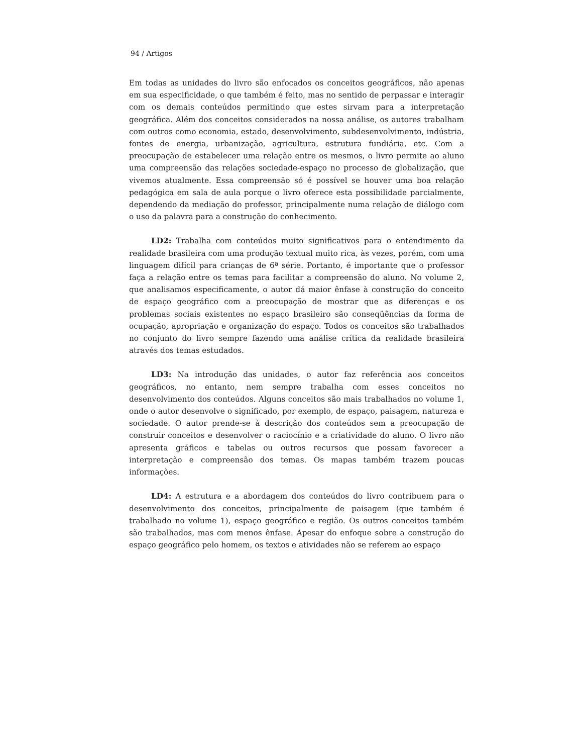94 / Artigos
Em todas as unidades do livro são enfocados os conceitos geográficos, não apenas em sua especificidade, o que também é feito, mas no sentido de perpassar e interagir com os demais conteúdos permitindo que estes sirvam para a interpretação geográfica. Além dos conceitos considerados na nossa análise, os autores trabalham com outros como economia, estado, desenvolvimento, subdesenvolvimento, indústria, fontes de energia, urbanização, agricultura, estrutura fundiária, etc. Com a preocupação de estabelecer uma relação entre os mesmos, o livro permite ao aluno uma compreensão das relações sociedade-espaço no processo de globalização, que vivemos atualmente. Essa compreensão só é possível se houver uma boa relação pedagógica em sala de aula porque o livro oferece esta possibilidade parcialmente, dependendo da mediação do professor, principalmente numa relação de diálogo com o uso da palavra para a construção do conhecimento.
LD2: Trabalha com conteúdos muito significativos para o entendimento da realidade brasileira com uma produção textual muito rica, às vezes, porém, com uma linguagem difícil para crianças de 6ª série. Portanto, é importante que o professor faça a relação entre os temas para facilitar a compreensão do aluno. No volume 2, que analisamos especificamente, o autor dá maior ênfase à construção do conceito de espaço geográfico com a preocupação de mostrar que as diferenças e os problemas sociais existentes no espaço brasileiro são conseqüências da forma de ocupação, apropriação e organização do espaço. Todos os conceitos são trabalhados no conjunto do livro sempre fazendo uma análise crítica da realidade brasileira através dos temas estudados.
LD3: Na introdução das unidades, o autor faz referência aos conceitos geográficos, no entanto, nem sempre trabalha com esses conceitos no desenvolvimento dos conteúdos. Alguns conceitos são mais trabalhados no volume 1, onde o autor desenvolve o significado, por exemplo, de espaço, paisagem, natureza e sociedade. O autor prende-se à descrição dos conteúdos sem a preocupação de construir conceitos e desenvolver o raciocínio e a criatividade do aluno. O livro não apresenta gráficos e tabelas ou outros recursos que possam favorecer a interpretação e compreensão dos temas. Os mapas também trazem poucas informações.
LD4: A estrutura e a abordagem dos conteúdos do livro contribuem para o desenvolvimento dos conceitos, principalmente de paisagem (que também é trabalhado no volume 1), espaço geográfico e região. Os outros conceitos também são trabalhados, mas com menos ênfase. Apesar do enfoque sobre a construção do espaço geográfico pelo homem, os textos e atividades não se referem ao espaço